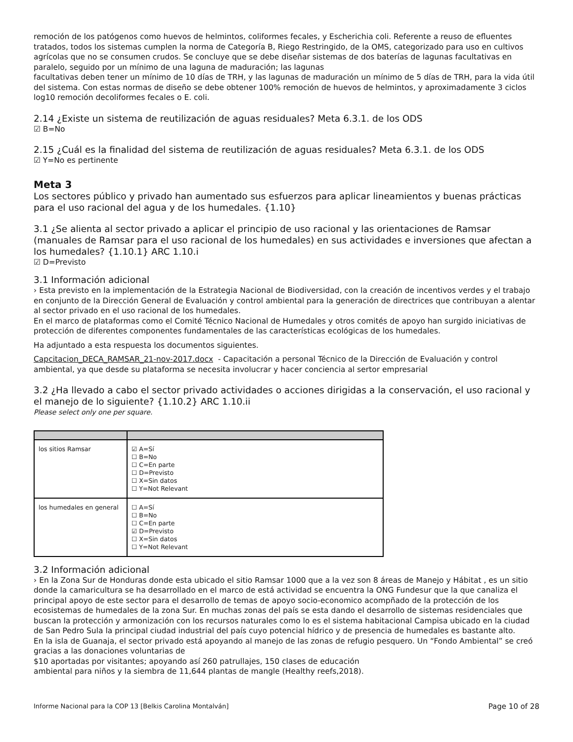remoción de los patógenos como huevos de helmintos, coliformes fecales, y Escherichia coli. Referente a reuso de efluentes tratados, todos los sistemas cumplen la norma de Categoría B, Riego Restringido, de la OMS, categorizado para uso en cultivos agrícolas que no se consumen crudos. Se concluye que se debe diseñar sistemas de dos baterías de lagunas facultativas en paralelo, seguido por un mínimo de una laguna de maduración; las lagunas
facultativas deben tener un mínimo de 10 días de TRH, y las lagunas de maduración un mínimo de 5 días de TRH, para la vida útil del sistema. Con estas normas de diseño se debe obtener 100% remoción de huevos de helmintos, y aproximadamente 3 ciclos log10 remoción decoliformes fecales o E. coli.
2.14 ¿Existe un sistema de reutilización de aguas residuales? Meta 6.3.1. de los ODS
☑ B=No
2.15 ¿Cuál es la finalidad del sistema de reutilización de aguas residuales? Meta 6.3.1. de los ODS
☑ Y=No es pertinente
Meta 3
Los sectores público y privado han aumentado sus esfuerzos para aplicar lineamientos y buenas prácticas para el uso racional del agua y de los humedales. {1.10}
3.1 ¿Se alienta al sector privado a aplicar el principio de uso racional y las orientaciones de Ramsar (manuales de Ramsar para el uso racional de los humedales) en sus actividades e inversiones que afectan a los humedales? {1.10.1} ARC 1.10.i
☑ D=Previsto
3.1 Información adicional
› Esta previsto en la implementación de la Estrategia Nacional de Biodiversidad, con la creación de incentivos verdes y el trabajo en conjunto de la Dirección General de Evaluación y control ambiental para la generación de directrices que contribuyan a alentar al sector privado en el uso racional de los humedales.
En el marco de plataformas como el Comité Técnico Nacional de Humedales y otros comités de apoyo han surgido iniciativas de protección de diferentes componentes fundamentales de las características ecológicas de los humedales.
Ha adjuntado a esta respuesta los documentos siguientes.
Capcitacion_DECA_RAMSAR_21-nov-2017.docx - Capacitación a personal Técnico de la Dirección de Evaluación y control ambiental, ya que desde su plataforma se necesita involucrar y hacer conciencia al sertor empresarial
3.2 ¿Ha llevado a cabo el sector privado actividades o acciones dirigidas a la conservación, el uso racional y el manejo de lo siguiente? {1.10.2} ARC 1.10.ii
Please select only one per square.
| los sitios Ramsar | ☑ A=Sí ☐ B=No ☐ C=En parte ☐ D=Previsto ☐ X=Sin datos ☐ Y=Not Relevant |
| los humedales en general | ☐ A=Sí ☐ B=No ☐ C=En parte ☑ D=Previsto ☐ X=Sin datos ☐ Y=Not Relevant |
3.2 Información adicional
› En la Zona Sur de Honduras donde esta ubicado el sitio Ramsar 1000 que a la vez son 8 áreas de Manejo y Hábitat , es un sitio donde la camaricultura se ha desarrollado en el marco de está actividad se encuentra la ONG Fundesur que la que canaliza el principal apoyo de este sector para el desarrollo de temas de apoyo socio-economico acompñado de la protección de los ecosistemas de humedales de la zona Sur. En muchas zonas del país se esta dando el desarrollo de sistemas residenciales que buscan la protección y armonización con los recursos naturales como lo es el sistema habitacional Campisa ubicado en la ciudad de San Pedro Sula la principal ciudad industrial del país cuyo potencial hídrico y de presencia de humedales es bastante alto.
En la isla de Guanaja, el sector privado está apoyando al manejo de las zonas de refugio pesquero. Un “Fondo Ambiental” se creó gracias a las donaciones voluntarias de
$10 aportadas por visitantes; apoyando así 260 patrullajes, 150 clases de educación
ambiental para niños y la siembra de 11,644 plantas de mangle (Healthy reefs,2018).
Informe Nacional para la COP 13 [Belkis Carolina Montalván] Page 10 of 28